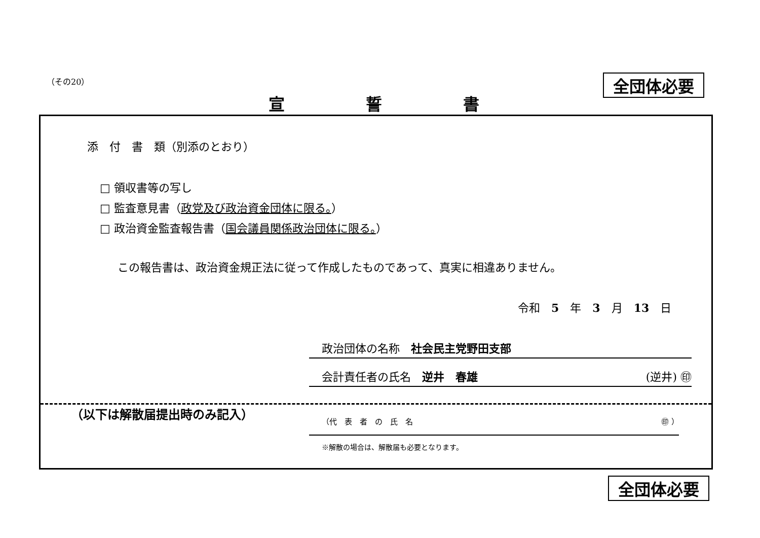（その20） 全団体必要
宣誓書
添　付　書　類（別添のとおり）
□ 領収書等の写し
□ 監査意見書（政党及び政治資金団体に限る。）
□ 政治資金監査報告書（国会議員関係政治団体に限る。）
この報告書は、政治資金規正法に従って作成したものであって、真実に相違ありません。
令和　5　年　3　月　13　日
政治団体の名称　社会民主党野田支部
会計責任者の氏名　逆井　春雄 (逆井) ㊞
（以下は解散届提出時のみ記入）
（代　表　者　の　氏　名 ㊞ ）
※解散の場合は、解散届も必要となります。
全団体必要